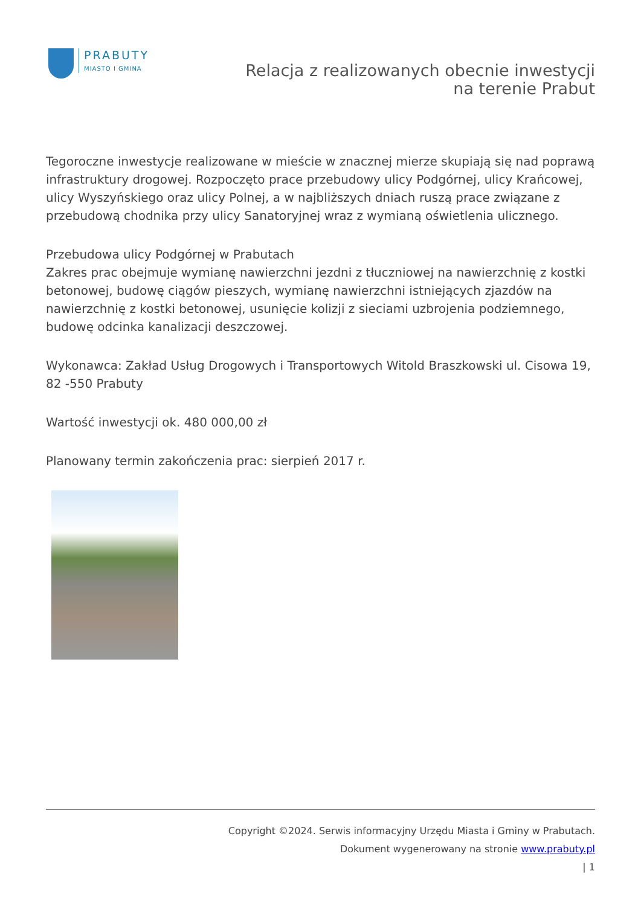PRABUTY
MIASTO I GMINA
Relacja z realizowanych obecnie inwestycji na terenie Prabut
Tegoroczne inwestycje realizowane w mieście w znacznej mierze skupiają się nad poprawą infrastruktury drogowej. Rozpoczęto prace przebudowy ulicy Podgórnej, ulicy Krańcowej, ulicy Wyszyńskiego oraz ulicy Polnej, a w najbliższych dniach ruszą prace związane z przebudową chodnika przy ulicy Sanatoryjnej wraz z wymianą oświetlenia ulicznego.
Przebudowa ulicy Podgórnej w Prabutach
Zakres prac obejmuje wymianę nawierzchni jezdni z tłuczniowej na nawierzchnię z kostki betonowej, budowę ciągów pieszych, wymianę nawierzchni istniejących zjazdów na nawierzchnię z kostki betonowej, usunięcie kolizji z sieciami uzbrojenia podziemnego, budowę odcinka kanalizacji deszczowej.
Wykonawca: Zakład Usług Drogowych i Transportowych Witold Braszkowski ul. Cisowa 19, 82 -550 Prabuty
Wartość inwestycji ok. 480 000,00 zł
Planowany termin zakończenia prac: sierpień 2017 r.
Copyright ©2024. Serwis informacyjny Urzędu Miasta i Gminy w Prabutach.
Dokument wygenerowany na stronie www.prabuty.pl
| 1